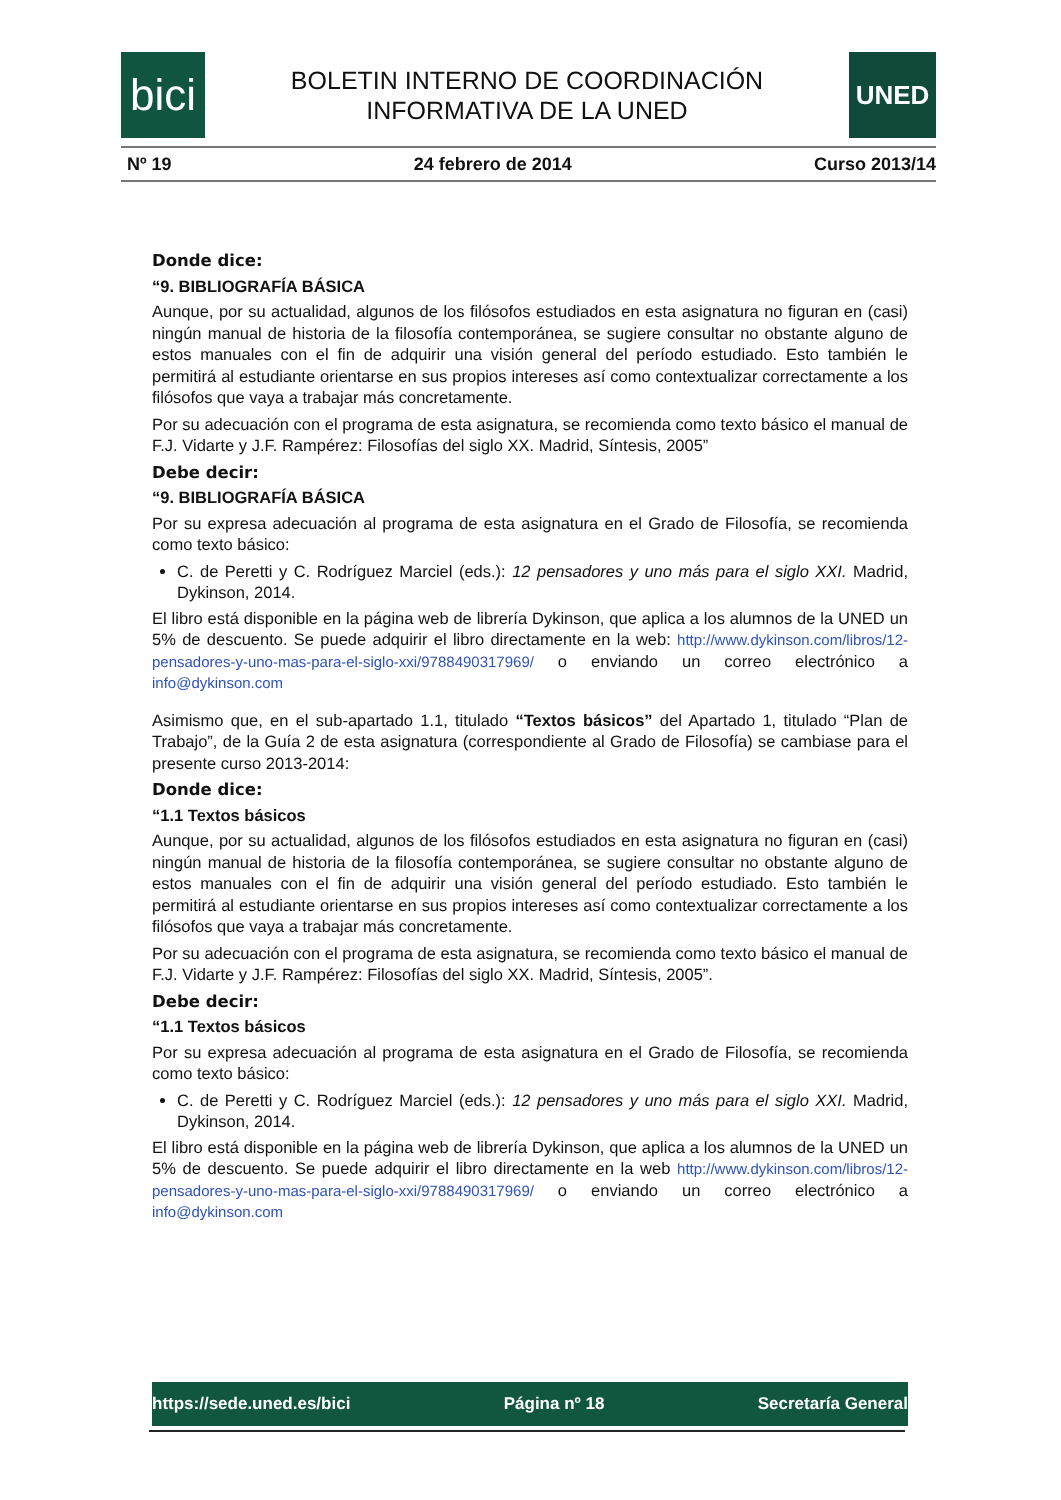bici
BOLETIN INTERNO DE COORDINACIÓN
INFORMATIVA DE LA UNED
UNED
Nº 19 24 febrero de 2014 Curso 2013/14
Donde dice:
“9. BIBLIOGRAFÍA BÁSICA
Aunque, por su actualidad, algunos de los filósofos estudiados en esta asignatura no figuran en (casi) ningún manual de historia de la filosofía contemporánea, se sugiere consultar no obstante alguno de estos manuales con el fin de adquirir una visión general del período estudiado. Esto también le permitirá al estudiante orientarse en sus propios intereses así como contextualizar correctamente a los filósofos que vaya a trabajar más concretamente.
Por su adecuación con el programa de esta asignatura, se recomienda como texto básico el manual de F.J. Vidarte y J.F. Rampérez: Filosofías del siglo XX. Madrid, Síntesis, 2005”
Debe decir:
“9. BIBLIOGRAFÍA BÁSICA
Por su expresa adecuación al programa de esta asignatura en el Grado de Filosofía, se recomienda como texto básico:
C. de Peretti y C. Rodríguez Marciel (eds.): 12 pensadores y uno más para el siglo XXI. Madrid, Dykinson, 2014.
El libro está disponible en la página web de librería Dykinson, que aplica a los alumnos de la UNED un 5% de descuento. Se puede adquirir el libro directamente en la web: http://www.dykinson.com/libros/12-pensadores-y-uno-mas-para-el-siglo-xxi/9788490317969/ o enviando un correo electrónico a info@dykinson.com
Asimismo que, en el sub-apartado 1.1, titulado “Textos básicos” del Apartado 1, titulado “Plan de Trabajo”, de la Guía 2 de esta asignatura (correspondiente al Grado de Filosofía) se cambiase para el presente curso 2013-2014:
Donde dice:
“1.1 Textos básicos
Aunque, por su actualidad, algunos de los filósofos estudiados en esta asignatura no figuran en (casi) ningún manual de historia de la filosofía contemporánea, se sugiere consultar no obstante alguno de estos manuales con el fin de adquirir una visión general del período estudiado. Esto también le permitirá al estudiante orientarse en sus propios intereses así como contextualizar correctamente a los filósofos que vaya a trabajar más concretamente.
Por su adecuación con el programa de esta asignatura, se recomienda como texto básico el manual de F.J. Vidarte y J.F. Rampérez: Filosofías del siglo XX. Madrid, Síntesis, 2005”.
Debe decir:
“1.1 Textos básicos
Por su expresa adecuación al programa de esta asignatura en el Grado de Filosofía, se recomienda como texto básico:
C. de Peretti y C. Rodríguez Marciel (eds.): 12 pensadores y uno más para el siglo XXI. Madrid, Dykinson, 2014.
El libro está disponible en la página web de librería Dykinson, que aplica a los alumnos de la UNED un 5% de descuento. Se puede adquirir el libro directamente en la web http://www.dykinson.com/libros/12-pensadores-y-uno-mas-para-el-siglo-xxi/9788490317969/ o enviando un correo electrónico a info@dykinson.com
https://sede.uned.es/bici Página nº 18 Secretaría General